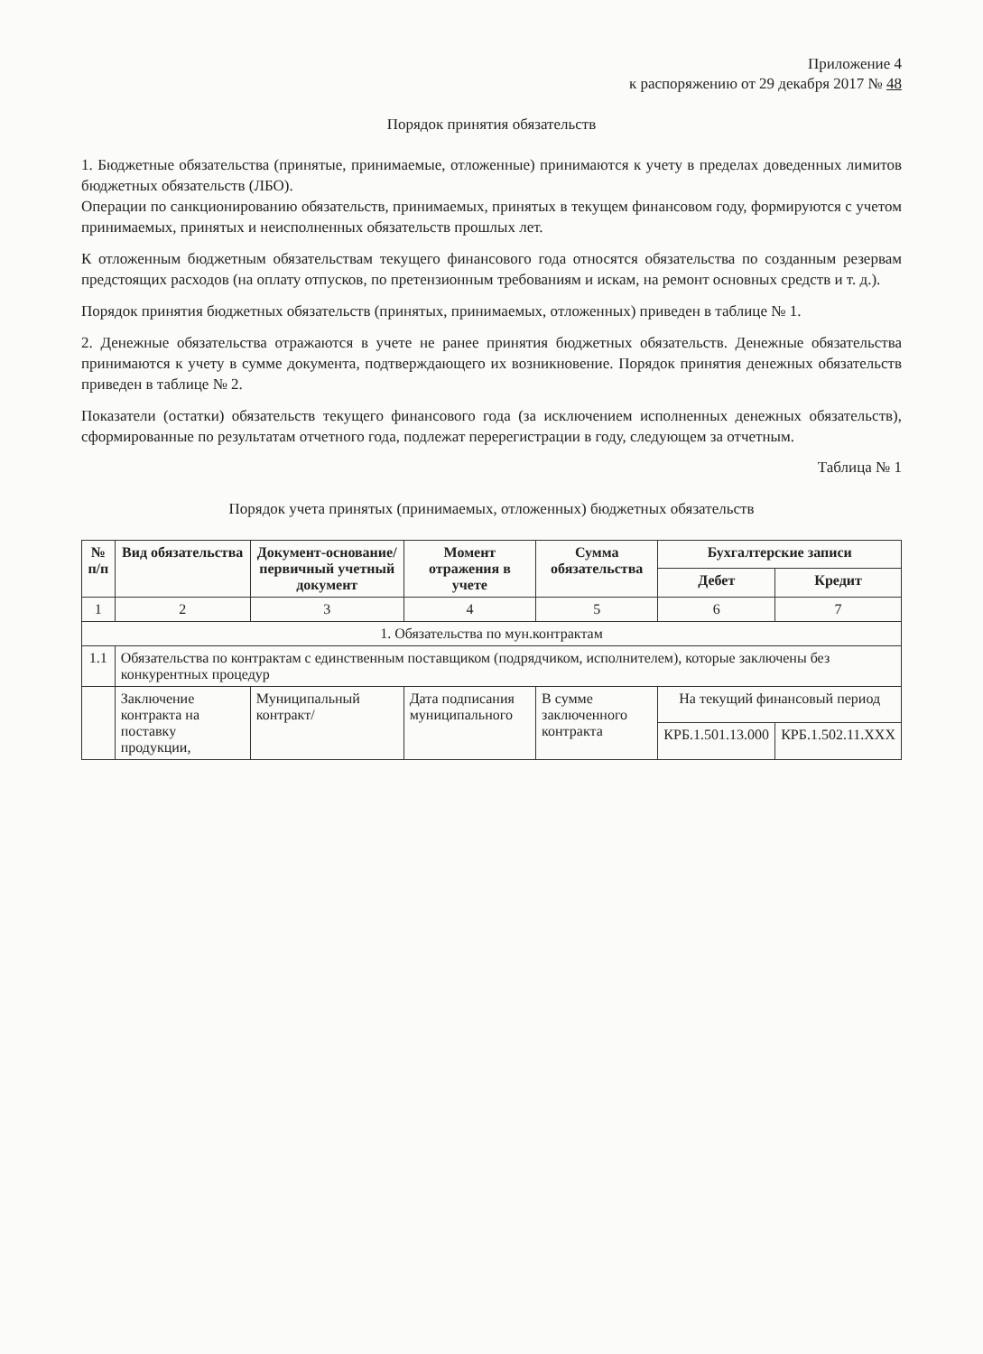Приложение 4
к распоряжению от 29 декабря 2017 № 48
Порядок принятия обязательств
1. Бюджетные обязательства (принятые, принимаемые, отложенные) принимаются к учету в пределах доведенных лимитов бюджетных обязательств (ЛБО).
Операции по санкционированию обязательств, принимаемых, принятых в текущем финансовом году, формируются с учетом принимаемых, принятых и неисполненных обязательств прошлых лет.
К отложенным бюджетным обязательствам текущего финансового года относятся обязательства по созданным резервам предстоящих расходов (на оплату отпусков, по претензионным требованиям и искам, на ремонт основных средств и т. д.).
Порядок принятия бюджетных обязательств (принятых, принимаемых, отложенных) приведен в таблице № 1.
2. Денежные обязательства отражаются в учете не ранее принятия бюджетных обязательств. Денежные обязательства принимаются к учету в сумме документа, подтверждающего их возникновение. Порядок принятия денежных обязательств приведен в таблице № 2.
Показатели (остатки) обязательств текущего финансового года (за исключением исполненных денежных обязательств), сформированные по результатам отчетного года, подлежат перерегистрации в году, следующем за отчетным.
Таблица № 1
Порядок учета принятых (принимаемых, отложенных) бюджетных обязательств
| № п/п | Вид обязательства | Документ-основание/первичный учетный документ | Момент отражения в учете | Сумма обязательства | Бухгалтерские записи | |
| --- | --- | --- | --- | --- | --- | --- |
| | | | | | Дебет | Кредит |
| 1 | 2 | 3 | 4 | 5 | 6 | 7 |
| 1. Обязательства по мун.контрактам | | | | | | |
| 1.1 | Обязательства по контрактам с единственным поставщиком (подрядчиком, исполнителем), которые заключены без конкурентных процедур | | | | | |
| | Заключение контракта на поставку продукции, | Муниципальный контракт/ | Дата подписания муниципального | В сумме заключенного контракта | На текущий финансовый период | |
| | | | | | КРБ.1.501.13.000 | КРБ.1.502.11.XXX |